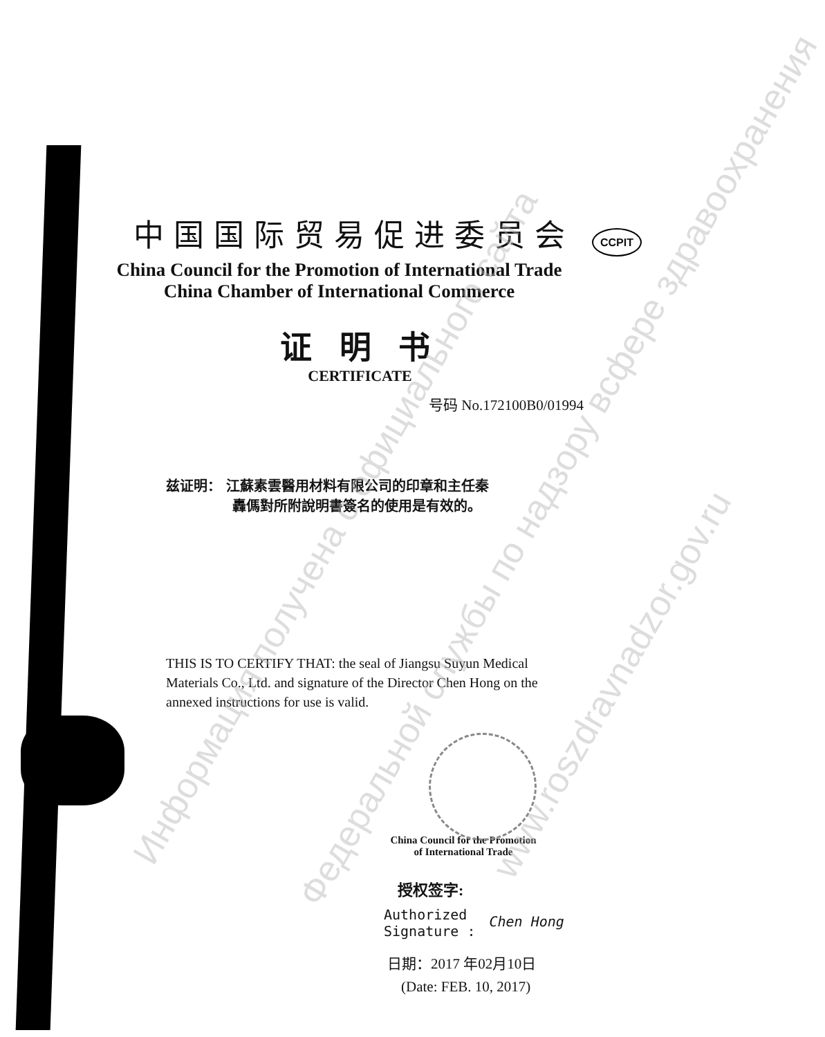中国国际贸易促进委员会 CCPIT
China Council for the Promotion of International Trade
China Chamber of International Commerce
证 明 书
CERTIFICATE
号码 No.172100B0/01994
兹证明： 江蘇素雲醫用材料有限公司的印章和主任秦
轟傌對所附說明書簽名的使用是有效的。
THIS IS TO CERTIFY THAT: the seal of Jiangsu Suyun Medical Materials Co., Ltd. and signature of the Director Chen Hong on the annexed instructions for use is valid.
China Council for the Promotion
of International Trade
授权签字:
Authorized
Signature : Chen Hong
日期：2017 年02月10日
(Date: FEB. 10, 2017)
Информация получена с официального сайта
Федеральной службы по надзору всфере здравоохранения
www.roszdravnadzor.gov.ru